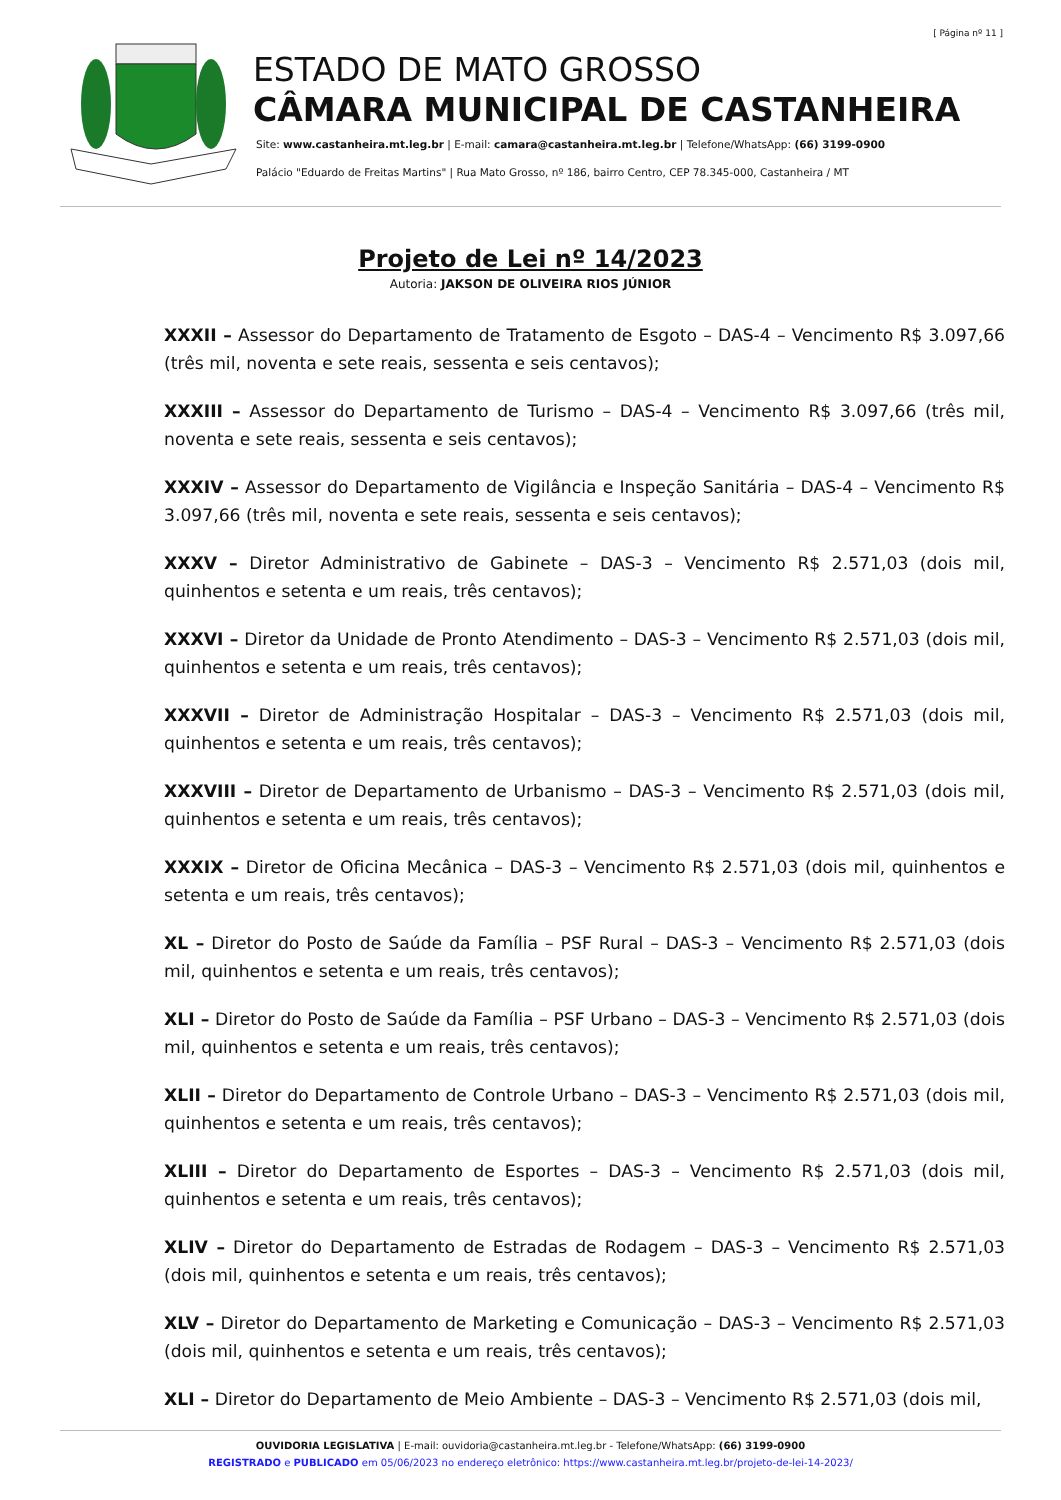[ Página nº 11 ]
ESTADO DE MATO GROSSO
CÂMARA MUNICIPAL DE CASTANHEIRA
Site: www.castanheira.mt.leg.br | E-mail: camara@castanheira.mt.leg.br | Telefone/WhatsApp: (66) 3199-0900
Palácio "Eduardo de Freitas Martins" | Rua Mato Grosso, nº 186, bairro Centro, CEP 78.345-000, Castanheira / MT
Projeto de Lei nº 14/2023
Autoria: JAKSON DE OLIVEIRA RIOS JÚNIOR
XXXII – Assessor do Departamento de Tratamento de Esgoto – DAS-4 – Vencimento R$ 3.097,66 (três mil, noventa e sete reais, sessenta e seis centavos);
XXXIII – Assessor do Departamento de Turismo – DAS-4 – Vencimento R$ 3.097,66 (três mil, noventa e sete reais, sessenta e seis centavos);
XXXIV – Assessor do Departamento de Vigilância e Inspeção Sanitária – DAS-4 – Vencimento R$ 3.097,66 (três mil, noventa e sete reais, sessenta e seis centavos);
XXXV – Diretor Administrativo de Gabinete – DAS-3 – Vencimento R$ 2.571,03 (dois mil, quinhentos e setenta e um reais, três centavos);
XXXVI – Diretor da Unidade de Pronto Atendimento – DAS-3 – Vencimento R$ 2.571,03 (dois mil, quinhentos e setenta e um reais, três centavos);
XXXVII – Diretor de Administração Hospitalar – DAS-3 – Vencimento R$ 2.571,03 (dois mil, quinhentos e setenta e um reais, três centavos);
XXXVIII – Diretor de Departamento de Urbanismo – DAS-3 – Vencimento R$ 2.571,03 (dois mil, quinhentos e setenta e um reais, três centavos);
XXXIX – Diretor de Oficina Mecânica – DAS-3 – Vencimento R$ 2.571,03 (dois mil, quinhentos e setenta e um reais, três centavos);
XL – Diretor do Posto de Saúde da Família – PSF Rural – DAS-3 – Vencimento R$ 2.571,03 (dois mil, quinhentos e setenta e um reais, três centavos);
XLI – Diretor do Posto de Saúde da Família – PSF Urbano – DAS-3 – Vencimento R$ 2.571,03 (dois mil, quinhentos e setenta e um reais, três centavos);
XLII – Diretor do Departamento de Controle Urbano – DAS-3 – Vencimento R$ 2.571,03 (dois mil, quinhentos e setenta e um reais, três centavos);
XLIII – Diretor do Departamento de Esportes – DAS-3 – Vencimento R$ 2.571,03 (dois mil, quinhentos e setenta e um reais, três centavos);
XLIV – Diretor do Departamento de Estradas de Rodagem – DAS-3 – Vencimento R$ 2.571,03 (dois mil, quinhentos e setenta e um reais, três centavos);
XLV – Diretor do Departamento de Marketing e Comunicação – DAS-3 – Vencimento R$ 2.571,03 (dois mil, quinhentos e setenta e um reais, três centavos);
XLI – Diretor do Departamento de Meio Ambiente – DAS-3 – Vencimento R$ 2.571,03 (dois mil,
OUVIDORIA LEGISLATIVA | E-mail: ouvidoria@castanheira.mt.leg.br - Telefone/WhatsApp: (66) 3199-0900
REGISTRADO e PUBLICADO em 05/06/2023 no endereço eletrônico: https://www.castanheira.mt.leg.br/projeto-de-lei-14-2023/